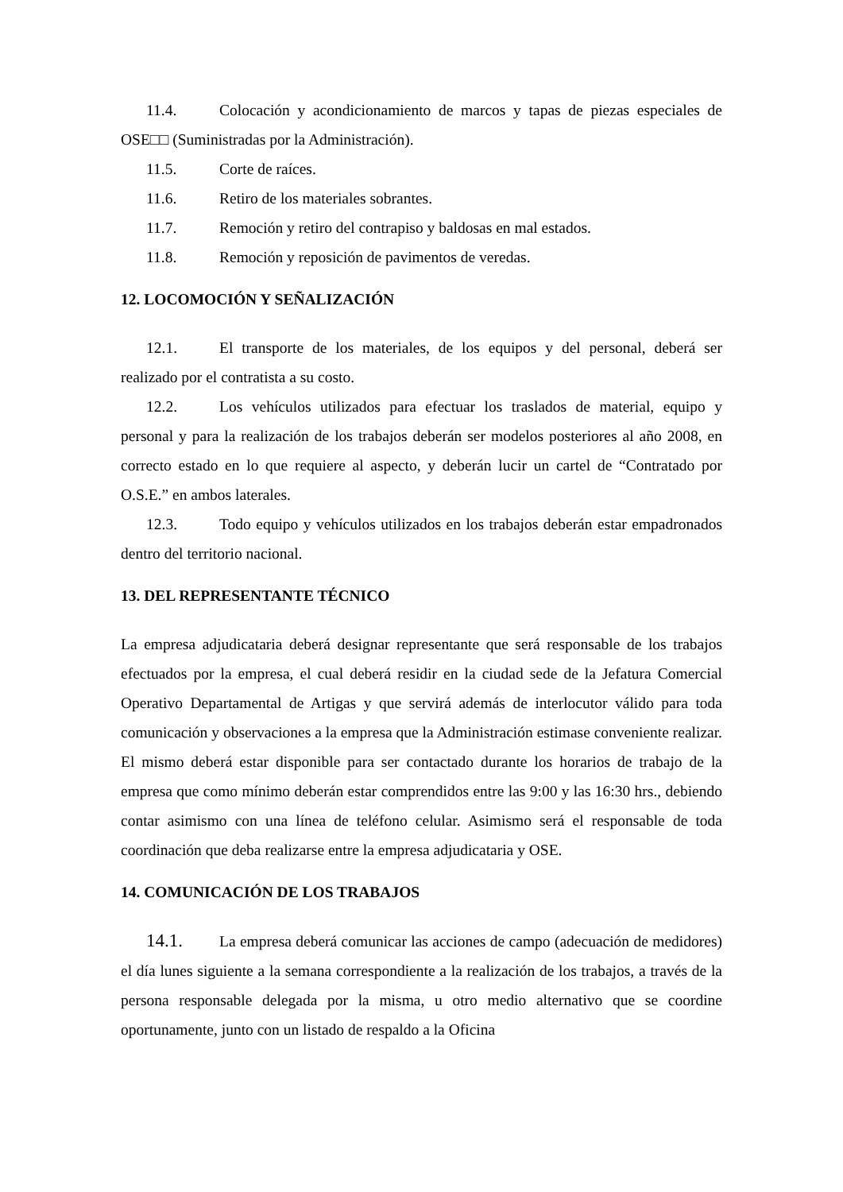11.4. Colocación y acondicionamiento de marcos y tapas de piezas especiales de OSE□□ (Suministradas por la Administración).
11.5. Corte de raíces.
11.6. Retiro de los materiales sobrantes.
11.7. Remoción y retiro del contrapiso y baldosas en mal estados.
11.8. Remoción y reposición de pavimentos de veredas.
12. LOCOMOCIÓN Y SEÑALIZACIÓN
12.1. El transporte de los materiales, de los equipos y del personal, deberá ser realizado por el contratista a su costo.
12.2. Los vehículos utilizados para efectuar los traslados de material, equipo y personal y para la realización de los trabajos deberán ser modelos posteriores al año 2008, en correcto estado en lo que requiere al aspecto, y deberán lucir un cartel de “Contratado por O.S.E.” en ambos laterales.
12.3. Todo equipo y vehículos utilizados en los trabajos deberán estar empadronados dentro del territorio nacional.
13. DEL REPRESENTANTE TÉCNICO
La empresa adjudicataria deberá designar representante que será responsable de los trabajos efectuados por la empresa, el cual deberá residir en la ciudad sede de la Jefatura Comercial Operativo Departamental de Artigas y que servirá además de interlocutor válido para toda comunicación y observaciones a la empresa que la Administración estimase conveniente realizar. El mismo deberá estar disponible para ser contactado durante los horarios de trabajo de la empresa que como mínimo deberán estar comprendidos entre las 9:00 y las 16:30 hrs., debiendo contar asimismo con una línea de teléfono celular. Asimismo será el responsable de toda coordinación que deba realizarse entre la empresa adjudicataria y OSE.
14. COMUNICACIÓN DE LOS TRABAJOS
14.1. La empresa deberá comunicar las acciones de campo (adecuación de medidores) el día lunes siguiente a la semana correspondiente a la realización de los trabajos, a través de la persona responsable delegada por la misma, u otro medio alternativo que se coordine oportunamente, junto con un listado de respaldo a la Oficina